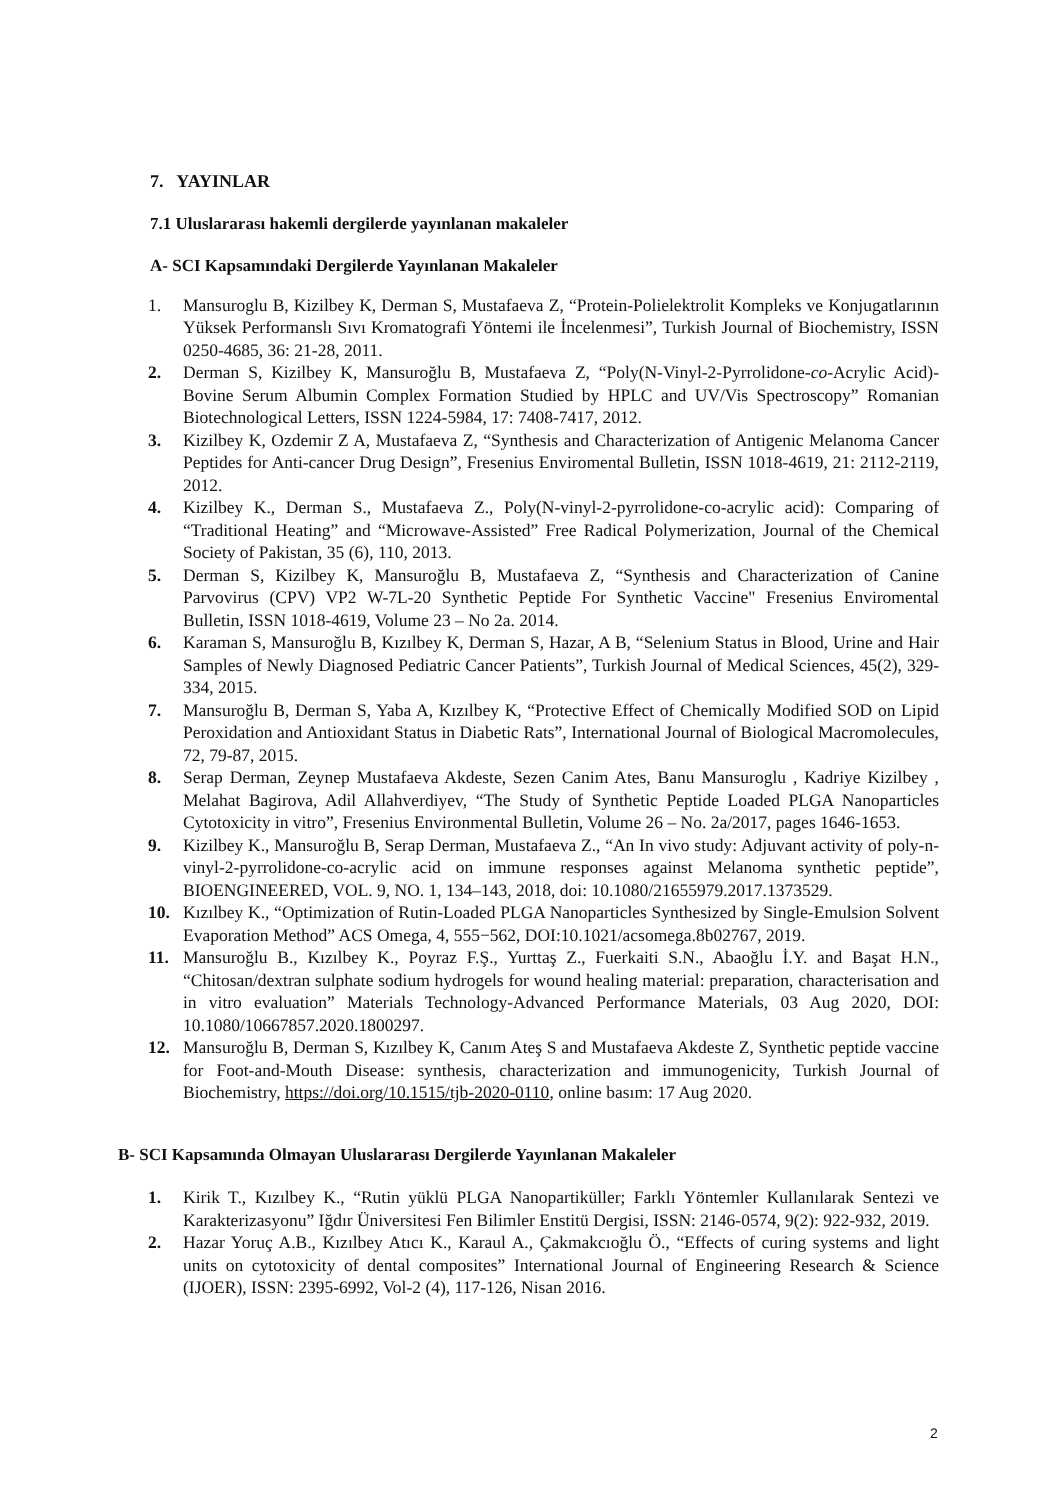7. YAYINLAR
7.1 Uluslararası hakemli dergilerde yayınlanan makaleler
A- SCI Kapsamındaki Dergilerde Yayınlanan Makaleler
1. Mansuroglu B, Kizilbey K, Derman S, Mustafaeva Z, “Protein-Polielektrolit Kompleks ve Konjugatlarının Yüksek Performanslı Sıvı Kromatografi Yöntemi ile İncelenmesi”, Turkish Journal of Biochemistry, ISSN 0250-4685, 36: 21-28, 2011.
2. Derman S, Kizilbey K, Mansuroğlu B, Mustafaeva Z, “Poly(N-Vinyl-2-Pyrrolidone-co-Acrylic Acid)- Bovine Serum Albumin Complex Formation Studied by HPLC and UV/Vis Spectroscopy” Romanian Biotechnological Letters, ISSN 1224-5984, 17: 7408-7417, 2012.
3. Kizilbey K, Ozdemir Z A, Mustafaeva Z, “Synthesis and Characterization of Antigenic Melanoma Cancer Peptides for Anti-cancer Drug Design”, Fresenius Enviromental Bulletin, ISSN 1018-4619, 21: 2112-2119, 2012.
4. Kizilbey K., Derman S., Mustafaeva Z., Poly(N-vinyl-2-pyrrolidone-co-acrylic acid): Comparing of “Traditional Heating” and “Microwave-Assisted” Free Radical Polymerization, Journal of the Chemical Society of Pakistan, 35 (6), 110, 2013.
5. Derman S, Kizilbey K, Mansuroğlu B, Mustafaeva Z, “Synthesis and Characterization of Canine Parvovirus (CPV) VP2 W-7L-20 Synthetic Peptide For Synthetic Vaccine" Fresenius Enviromental Bulletin, ISSN 1018-4619, Volume 23 – No 2a. 2014.
6. Karaman S, Mansuroğlu B, Kızılbey K, Derman S, Hazar, A B, “Selenium Status in Blood, Urine and Hair Samples of Newly Diagnosed Pediatric Cancer Patients”, Turkish Journal of Medical Sciences, 45(2), 329-334, 2015.
7. Mansuroğlu B, Derman S, Yaba A, Kızılbey K, “Protective Effect of Chemically Modified SOD on Lipid Peroxidation and Antioxidant Status in Diabetic Rats”, International Journal of Biological Macromolecules, 72, 79-87, 2015.
8. Serap Derman, Zeynep Mustafaeva Akdeste, Sezen Canim Ates, Banu Mansuroglu , Kadriye Kizilbey , Melahat Bagirova, Adil Allahverdiyev, “The Study of Synthetic Peptide Loaded PLGA Nanoparticles Cytotoxicity in vitro”, Fresenius Environmental Bulletin, Volume 26 – No. 2a/2017, pages 1646-1653.
9. Kizilbey K., Mansuroğlu B, Serap Derman, Mustafaeva Z., “An In vivo study: Adjuvant activity of poly-n-vinyl-2-pyrrolidone-co-acrylic acid on immune responses against Melanoma synthetic peptide”, BIOENGINEERED, VOL. 9, NO. 1, 134–143, 2018, doi: 10.1080/21655979.2017.1373529.
10. Kızılbey K., “Optimization of Rutin-Loaded PLGA Nanoparticles Synthesized by Single-Emulsion Solvent Evaporation Method” ACS Omega, 4, 555−562, DOI:10.1021/acsomega.8b02767, 2019.
11. Mansuroğlu B., Kızılbey K., Poyraz F.Ş., Yurttaş Z., Fuerkaiti S.N., Abaoğlu İ.Y. and Başat H.N., “Chitosan/dextran sulphate sodium hydrogels for wound healing material: preparation, characterisation and in vitro evaluation” Materials Technology-Advanced Performance Materials, 03 Aug 2020, DOI: 10.1080/10667857.2020.1800297.
12. Mansuroğlu B, Derman S, Kızılbey K, Canım Ateş S and Mustafaeva Akdeste Z, Synthetic peptide vaccine for Foot-and-Mouth Disease: synthesis, characterization and immunogenicity, Turkish Journal of Biochemistry, https://doi.org/10.1515/tjb-2020-0110, online basım: 17 Aug 2020.
B- SCI Kapsamında Olmayan Uluslararası Dergilerde Yayınlanan Makaleler
1. Kirik T., Kızılbey K., “Rutin yüklü PLGA Nanopartiküller; Farklı Yöntemler Kullanılarak Sentezi ve Karakterizasyonu” Iğdır Üniversitesi Fen Bilimler Enstitü Dergisi, ISSN: 2146-0574, 9(2): 922-932, 2019.
2. Hazar Yoruç A.B., Kızılbey Atıcı K., Karaul A., Çakmakcıoğlu Ö., “Effects of curing systems and light units on cytotoxicity of dental composites” International Journal of Engineering Research & Science (IJOER), ISSN: 2395-6992, Vol-2 (4), 117-126, Nisan 2016.
2